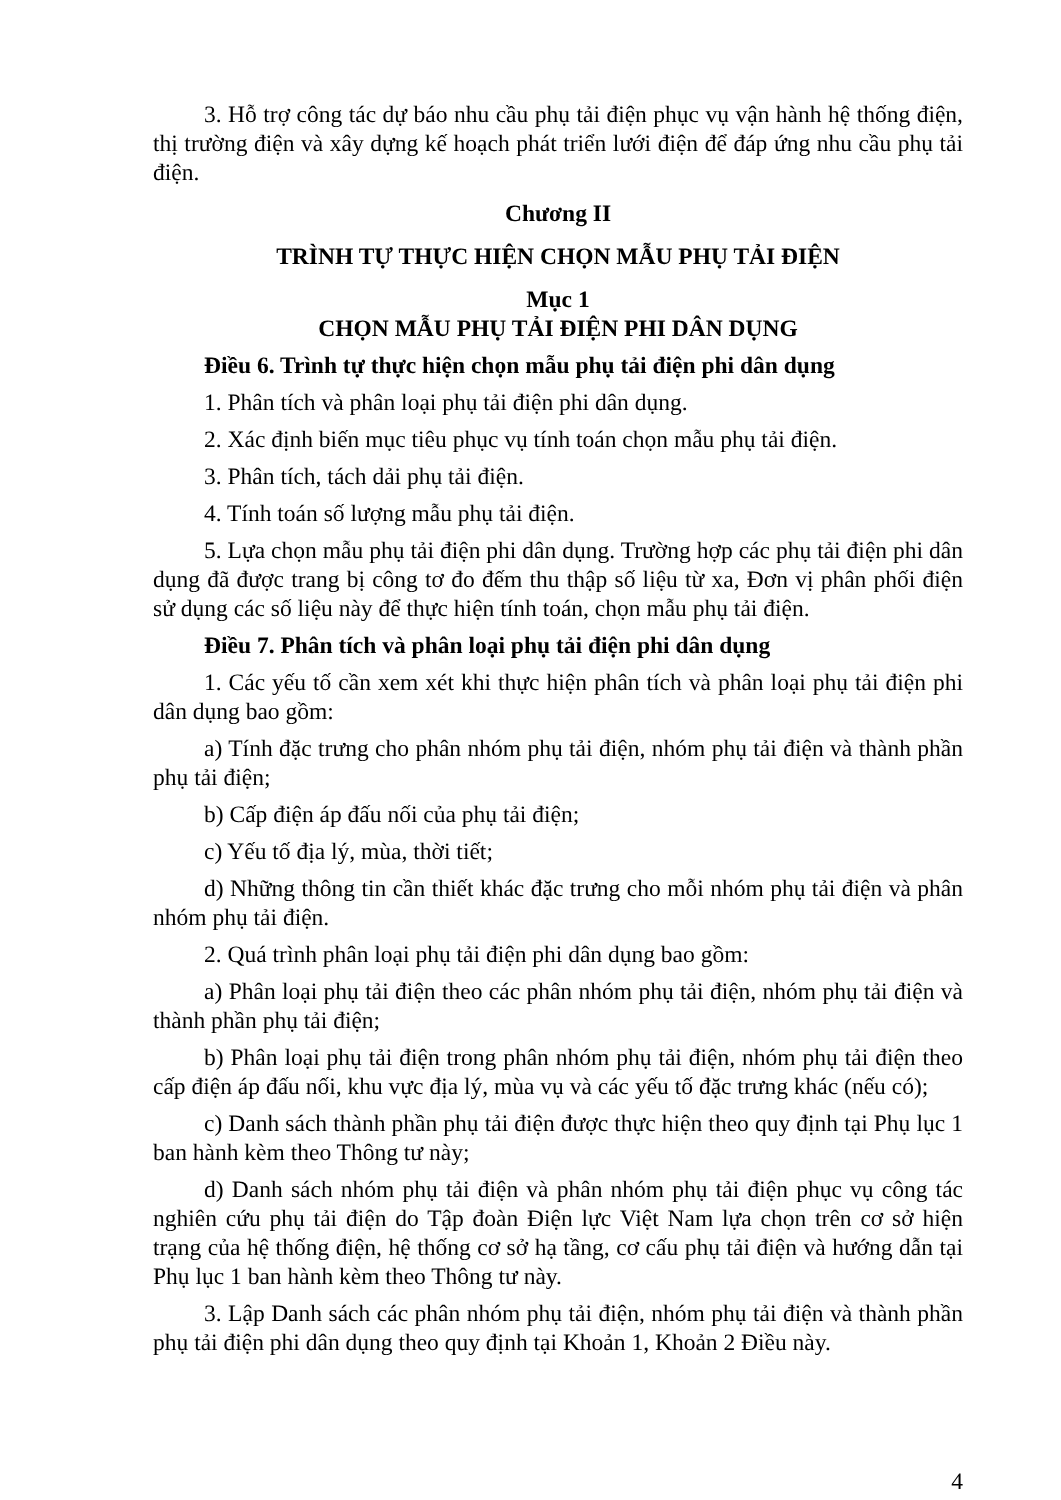3. Hỗ trợ công tác dự báo nhu cầu phụ tải điện phục vụ vận hành hệ thống điện, thị trường điện và xây dựng kế hoạch phát triển lưới điện để đáp ứng nhu cầu phụ tải điện.
Chương II
TRÌNH TỰ THỰC HIỆN CHỌN MẪU PHỤ TẢI ĐIỆN
Mục 1
CHỌN MẪU PHỤ TẢI ĐIỆN PHI DÂN DỤNG
Điều 6. Trình tự thực hiện chọn mẫu phụ tải điện phi dân dụng
1. Phân tích và phân loại phụ tải điện phi dân dụng.
2. Xác định biến mục tiêu phục vụ tính toán chọn mẫu phụ tải điện.
3. Phân tích, tách dải phụ tải điện.
4. Tính toán số lượng mẫu phụ tải điện.
5. Lựa chọn mẫu phụ tải điện phi dân dụng. Trường hợp các phụ tải điện phi dân dụng đã được trang bị công tơ đo đếm thu thập số liệu từ xa, Đơn vị phân phối điện sử dụng các số liệu này để thực hiện tính toán, chọn mẫu phụ tải điện.
Điều 7. Phân tích và phân loại phụ tải điện phi dân dụng
1. Các yếu tố cần xem xét khi thực hiện phân tích và phân loại phụ tải điện phi dân dụng bao gồm:
a) Tính đặc trưng cho phân nhóm phụ tải điện, nhóm phụ tải điện và thành phần phụ tải điện;
b) Cấp điện áp đấu nối của phụ tải điện;
c) Yếu tố địa lý, mùa, thời tiết;
d) Những thông tin cần thiết khác đặc trưng cho mỗi nhóm phụ tải điện và phân nhóm phụ tải điện.
2. Quá trình phân loại phụ tải điện phi dân dụng bao gồm:
a) Phân loại phụ tải điện theo các phân nhóm phụ tải điện, nhóm phụ tải điện và thành phần phụ tải điện;
b) Phân loại phụ tải điện trong phân nhóm phụ tải điện, nhóm phụ tải điện theo cấp điện áp đấu nối, khu vực địa lý, mùa vụ và các yếu tố đặc trưng khác (nếu có);
c) Danh sách thành phần phụ tải điện được thực hiện theo quy định tại Phụ lục 1 ban hành kèm theo Thông tư này;
d) Danh sách nhóm phụ tải điện và phân nhóm phụ tải điện phục vụ công tác nghiên cứu phụ tải điện do Tập đoàn Điện lực Việt Nam lựa chọn trên cơ sở hiện trạng của hệ thống điện, hệ thống cơ sở hạ tầng, cơ cấu phụ tải điện và hướng dẫn tại Phụ lục 1 ban hành kèm theo Thông tư này.
3. Lập Danh sách các phân nhóm phụ tải điện, nhóm phụ tải điện và thành phần phụ tải điện phi dân dụng theo quy định tại Khoản 1, Khoản 2 Điều này.
4